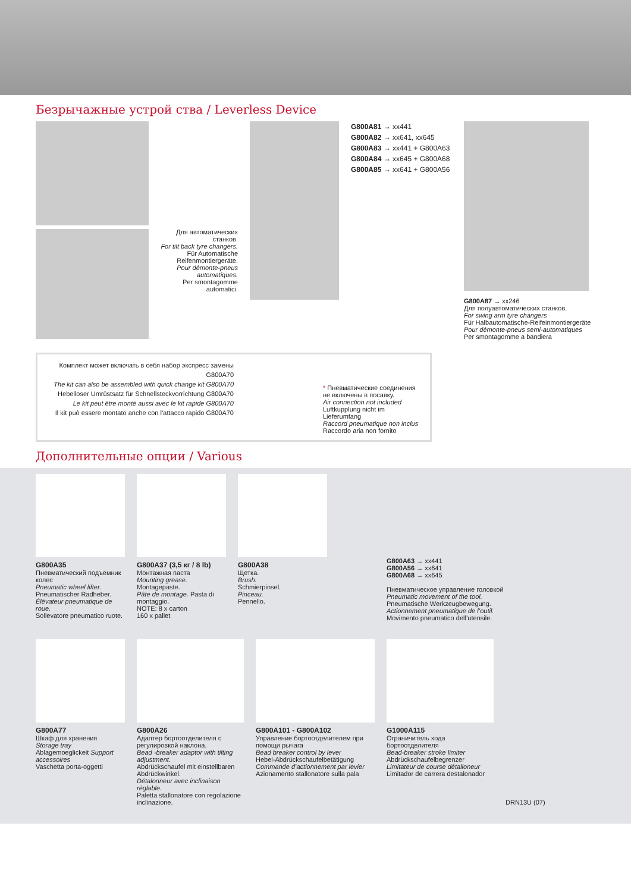Безрычажные устрой ства / Leverless Device
Для автоматических станков.
For tilt back tyre changers.
Für Automatische Reifenmontiergeräte.
Pour démonte-pneus automatiques.
Per smontagomme automatici.
G800A81 → xx441
G800A82 → xx641, xx645
G800A83 → xx441 + G800A63
G800A84 → xx645 + G800A68
G800A85 → xx641 + G800A56
G800A87 → xx246
Для полуавтоматических станков.
For swing arm tyre changers
Für Halbautomatische-Reifeinmontiergeräte
Pour démonte-pneus semi-automatiques
Per smontagomme a bandiera
Комплект может включать в себя набор экспресс замены G800A70
The kit can also be assembled with quick change kit G800A70
Hebelloser Umrüstsatz für Schnellsteckvorrichtung G800A70
Le kit peut être monté aussi avec le kit rapide G800A70
Il kit può essere montato anche con l’attacco rapido G800A70
* Пневматические соединения не включены в посавку.
Air connection not included
Luftkupplung nicht im Lieferumfang
Raccord pneumatique non inclus
Raccordo aria non fornito
Дополнительные опции / Various
G800A35
Пневматический подъемник колес
Pneumatic wheel lifter.
Pneumatischer Radheber.
Élévateur pneumatique de roue.
Sollevatore pneumatico ruote.
G800A37 (3,5 кг / 8 lb)
Монтажная паста
Mounting grease.
Montagepaste.
Pâte de montage. Pasta di montaggio.
NOTE: 8 x carton
160 x pallet
G800A38
Щетка.
Brush.
Schmierpinsel.
Pinceau.
Pennello.
G800A63 → xx441
G800A56 → xx641
G800A68 → xx645
Пневматическое управление головкой
Pneumatic movement of the tool.
Pneumatische Werkzeugbewegung.
Actionnement pneumatique de l’outil.
Movimento pneumatico dell’utensile.
G800A77
Шкаф для хранения
Storage tray
Ablagemoeglickeit Support accessoires
Vaschetta porta-oggetti
G800A26
Адаптер бортоотделителя с регулировкой наклона.
Bead -breaker adaptor with tilting adjustment.
Abdrückschaufel mit einstellbaren Abdrückwinkel.
Détalonneur avec inclinaison réglable.
Paletta stallonatore con regolazione inclinazione.
G800A101 - G800A102
Управление бортоотделителем при помощи рычага
Bead breaker control by lever
Hebel-Abdrückschaufelbetätigung
Commande d’actionnement par levier
Azionamento stallonatore sulla pala
G1000A115
Ограничитель хода бортоотделителя
Bead-breaker stroke limiter
Abdrückschaufelbegrenzer
Limitateur de course détalloneur
Limitador de carrera destalonador
DRN13U (07)